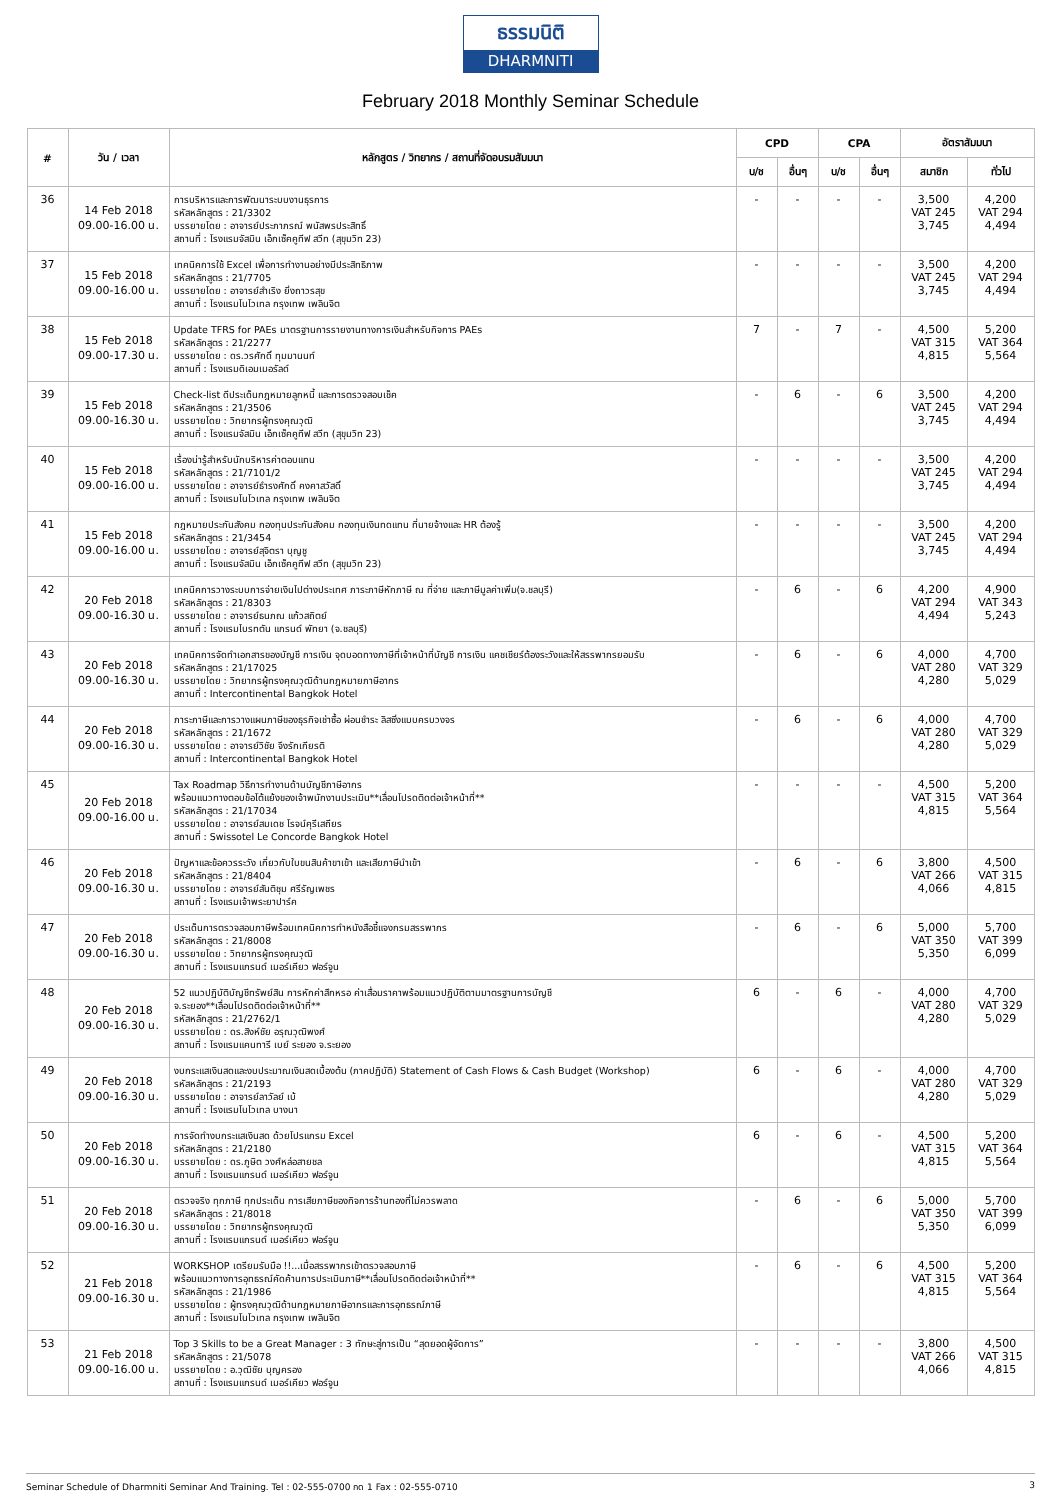ธรรมนิติ
DHARMNITI
February 2018 Monthly Seminar Schedule
| # | วัน / เวลา | หลักสูตร / วิทยากร / สถานที่จัดอบรมสัมมนา | CPD | | CPA | | อัตราสัมมนา | |
| --- | --- | --- | --- | --- | --- | --- | --- | --- |
| | | | บ/ช | อื่นๆ | บ/ช | อื่นๆ | สมาชิก | ทั่วไป |
| 36 | 14 Feb 2018 09.00-16.00 น. | การบริหารและการพัฒนาระบบงานธุรการ รหัสหลักสูตร : 21/3302 บรรยายโดย : อาจารย์ประภาภรณ์ พนัสพรประสิทธิ์ สถานที่ : โรงแรมจัสมิน เอ็กเซ็คคูทีฟ สวีท (สุขุมวิท 23) | - | - | - | - | 3,500 VAT 245 3,745 | 4,200 VAT 294 4,494 |
| 37 | 15 Feb 2018 09.00-16.00 น. | เทคนิคการใช้ Excel เพื่อการทำงานอย่างมีประสิทธิภาพ รหัสหลักสูตร : 21/7705 บรรยายโดย : อาจารย์สำเริง ยิ่งถาวรสุข สถานที่ : โรงแรมโนโวเทล กรุงเทพ เพลินจิต | - | - | - | - | 3,500 VAT 245 3,745 | 4,200 VAT 294 4,494 |
| 38 | 15 Feb 2018 09.00-17.30 น. | Update TFRS for PAEs มาตรฐานการรายงานทางการเงินสำหรับกิจการ PAEs รหัสหลักสูตร : 21/2277 บรรยายโดย : ดร.วรศักดิ์ ทุมมานนท์ สถานที่ : โรงแรมดิเอมเมอรัลด์ | 7 | - | 7 | - | 4,500 VAT 315 4,815 | 5,200 VAT 364 5,564 |
| 39 | 15 Feb 2018 09.00-16.30 น. | Check-list ดีประเด็นกฎหมายลูกหนี้ และการตรวจสอบเช็ค รหัสหลักสูตร : 21/3506 บรรยายโดย : วิทยากรผู้ทรงคุณวุฒิ สถานที่ : โรงแรมจัสมิน เอ็กเซ็คคูทีฟ สวีท (สุขุมวิท 23) | - | 6 | - | 6 | 3,500 VAT 245 3,745 | 4,200 VAT 294 4,494 |
| 40 | 15 Feb 2018 09.00-16.00 น. | เรื่องน่ารู้สำหรับนักบริหารค่าตอบแทน รหัสหลักสูตร : 21/7101/2 บรรยายโดย : อาจารย์ธำรงศักดิ์ คงคาสวัสดิ์ สถานที่ : โรงแรมโนโวเทล กรุงเทพ เพลินจิต | - | - | - | - | 3,500 VAT 245 3,745 | 4,200 VAT 294 4,494 |
| 41 | 15 Feb 2018 09.00-16.00 น. | กฎหมายประกันสังคม กองทุนประกันสังคม กองทุนเงินทดแทน ที่นายจ้างและ HR ต้องรู้ รหัสหลักสูตร : 21/3454 บรรยายโดย : อาจารย์สุจิตรา บุญชู สถานที่ : โรงแรมจัสมิน เอ็กเซ็คคูทีฟ สวีท (สุขุมวิท 23) | - | - | - | - | 3,500 VAT 245 3,745 | 4,200 VAT 294 4,494 |
| 42 | 20 Feb 2018 09.00-16.30 น. | เทคนิคการวางระบบการจ่ายเงินไปต่างประเทศ ภาระภาษีหักภาษี ณ ที่จ่าย และภาษีมูลค่าเพิ่ม(จ.ชลบุรี) รหัสหลักสูตร : 21/8303 บรรยายโดย : อาจารย์ธนภณ แก้วสถิตย์ สถานที่ : โรงแรมไบรทตัน แกรนด์ พัทยา (จ.ชลบุรี) | - | 6 | - | 6 | 4,200 VAT 294 4,494 | 4,900 VAT 343 5,243 |
| 43 | 20 Feb 2018 09.00-16.30 น. | เทคนิคการจัดทำเอกสารของบัญชี การเงิน จุดบอดทางภาษีที่เจ้าหน้าที่บัญชี การเงิน แคชเชียร์ต้องระวังและให้สรรพากรยอมรับ รหัสหลักสูตร : 21/17025 บรรยายโดย : วิทยากรผู้ทรงคุณวุฒิด้านกฎหมายภาษีอากร สถานที่ : Intercontinental Bangkok Hotel | - | 6 | - | 6 | 4,000 VAT 280 4,280 | 4,700 VAT 329 5,029 |
| 44 | 20 Feb 2018 09.00-16.30 น. | ภาระภาษีและการวางแผนภาษีของธุรกิจเช่าซื้อ ผ่อนชำระ ลิสซิ่งแบบครบวงจร รหัสหลักสูตร : 21/1672 บรรยายโดย : อาจารย์วิชัย จึงรักเกียรติ สถานที่ : Intercontinental Bangkok Hotel | - | 6 | - | 6 | 4,000 VAT 280 4,280 | 4,700 VAT 329 5,029 |
| 45 | 20 Feb 2018 09.00-16.00 น. | Tax Roadmap วิธีการทำงานด้านบัญชีภาษีอากร พร้อมแนวทางตอบข้อโต้แย้งของเจ้าพนักงานประเมิน**เลื่อนโปรดติดต่อเจ้าหน้าที่** รหัสหลักสูตร : 21/17034 บรรยายโดย : อาจารย์สมเดช โรจน์คุรีเสถียร สถานที่ : Swissotel Le Concorde Bangkok Hotel | - | - | - | - | 4,500 VAT 315 4,815 | 5,200 VAT 364 5,564 |
| 46 | 20 Feb 2018 09.00-16.30 น. | ปัญหาและข้อควรระวัง เกี่ยวกับใบขนสินค้าขาเข้า และเสียภาษีนำเข้า รหัสหลักสูตร : 21/8404 บรรยายโดย : อาจารย์สันติชุม ศรีรัญเพชร สถานที่ : โรงแรมเจ้าพระยาปาร์ค | - | 6 | - | 6 | 3,800 VAT 266 4,066 | 4,500 VAT 315 4,815 |
| 47 | 20 Feb 2018 09.00-16.30 น. | ประเด็นการตรวจสอบภาษีพร้อมเทคนิคการทำหนังสือชี้แจงกรมสรรพากร รหัสหลักสูตร : 21/8008 บรรยายโดย : วิทยากรผู้ทรงคุณวุฒิ สถานที่ : โรงแรมแกรนด์ เมอร์เคียว ฟอร์จูน | - | 6 | - | 6 | 5,000 VAT 350 5,350 | 5,700 VAT 399 6,099 |
| 48 | 20 Feb 2018 09.00-16.30 น. | 52 แนวปฏิบัติบัญชีทรัพย์สิน การหักค่าสึกหรอ ค่าเสื่อมราคาพร้อมแนวปฏิบัติตามมาตรฐานการบัญชี จ.ระยอง**เลื่อนโปรดติดต่อเจ้าหน้าที่** รหัสหลักสูตร : 21/2762/1 บรรยายโดย : ดร.สิงห์ชัย อรุณวุฒิพงศ์ สถานที่ : โรงแรมแคนทารี เบย์ ระยอง จ.ระยอง | 6 | - | 6 | - | 4,000 VAT 280 4,280 | 4,700 VAT 329 5,029 |
| 49 | 20 Feb 2018 09.00-16.30 น. | งบกระแสเงินสดและงบประมาณเงินสดเบื้องต้น (ภาคปฏิบัติ) Statement of Cash Flows & Cash Budget (Workshop) รหัสหลักสูตร : 21/2193 บรรยายโดย : อาจารย์ลาวัลย์ เบ้ สถานที่ : โรงแรมโนโวเทล บางนา | 6 | - | 6 | - | 4,000 VAT 280 4,280 | 4,700 VAT 329 5,029 |
| 50 | 20 Feb 2018 09.00-16.30 น. | การจัดทำงบกระแสเงินสด ด้วยโปรแกรม Excel รหัสหลักสูตร : 21/2180 บรรยายโดย : ดร.ภูษิต วงศ์หล่อสายชล สถานที่ : โรงแรมแกรนด์ เมอร์เคียว ฟอร์จูน | 6 | - | 6 | - | 4,500 VAT 315 4,815 | 5,200 VAT 364 5,564 |
| 51 | 20 Feb 2018 09.00-16.30 น. | ตรวจจริง ทุกภาษี ทุกประเด็น การเสียภาษีของกิจการร้านทองที่ไม่ควรพลาด รหัสหลักสูตร : 21/8018 บรรยายโดย : วิทยากรผู้ทรงคุณวุฒิ สถานที่ : โรงแรมแกรนด์ เมอร์เคียว ฟอร์จูน | - | 6 | - | 6 | 5,000 VAT 350 5,350 | 5,700 VAT 399 6,099 |
| 52 | 21 Feb 2018 09.00-16.30 น. | WORKSHOP เตรียมรับมือ !!...เมื่อสรรพากรเข้าตรวจสอบภาษี พร้อมแนวทางการอุทธรณ์คัดค้านการประเมินภาษี**เลื่อนโปรดติดต่อเจ้าหน้าที่** รหัสหลักสูตร : 21/1986 บรรยายโดย : ผู้ทรงคุณวุฒิด้านกฎหมายภาษีอากรและการอุทธรณ์ภาษี สถานที่ : โรงแรมโนโวเทล กรุงเทพ เพลินจิต | - | 6 | - | 6 | 4,500 VAT 315 4,815 | 5,200 VAT 364 5,564 |
| 53 | 21 Feb 2018 09.00-16.00 น. | Top 3 Skills to be a Great Manager : 3 ทักษะสู่การเป็น “สุดยอดผู้จัดการ” รหัสหลักสูตร : 21/5078 บรรยายโดย : อ.วุฒิชัย บุญครอง สถานที่ : โรงแรมแกรนด์ เมอร์เคียว ฟอร์จูน | - | - | - | - | 3,800 VAT 266 4,066 | 4,500 VAT 315 4,815 |
Seminar Schedule of Dharmniti Seminar And Training. Tel : 02-555-0700 กด 1 Fax : 02-555-0710 3